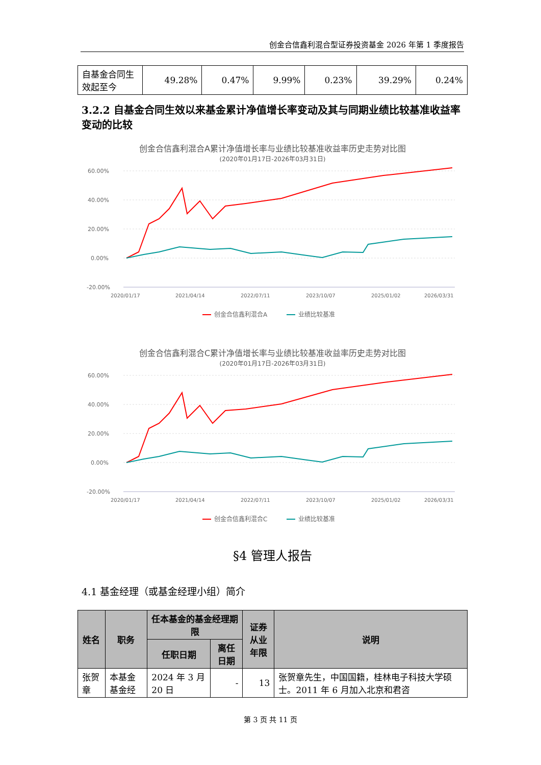创金合信鑫利混合型证券投资基金 2026 年第 1 季度报告
| 自基金合同生效起至今 | 49.28% | 0.47% | 9.99% | 0.23% | 39.29% | 0.24% |
3.2.2 自基金合同生效以来基金累计净值增长率变动及其与同期业绩比较基准收益率变动的比较
创金合信鑫利混合A累计净值增长率与业绩比较基准收益率历史走势对比图
(2020年01月17日-2026年03月31日)
60.00%
40.00%
20.00%
0.00%
-20.00%
2020/01/17
2021/04/14
2022/07/11
2023/10/07
2025/01/02
2026/03/31
创金合信鑫利混合A
业绩比较基准
创金合信鑫利混合C累计净值增长率与业绩比较基准收益率历史走势对比图
(2020年01月17日-2026年03月31日)
60.00%
40.00%
20.00%
0.00%
-20.00%
2020/01/17
2021/04/14
2022/07/11
2023/10/07
2025/01/02
2026/03/31
创金合信鑫利混合C
业绩比较基准
§4 管理人报告
4.1 基金经理（或基金经理小组）简介
| 姓名 | 职务 | 任本基金的基金经理期限 | | 证券从业年限 | 说明 |
| --- | --- | --- | --- | --- | --- |
| | | 任职日期 | 离任日期 | | |
| 张贺章 | 本基金基金经 | 2024 年 3 月 20 日 | - | 13 | 张贺章先生，中国国籍，桂林电子科技大学硕士。2011 年 6 月加入北京和君咨 |
第 3 页 共 11 页